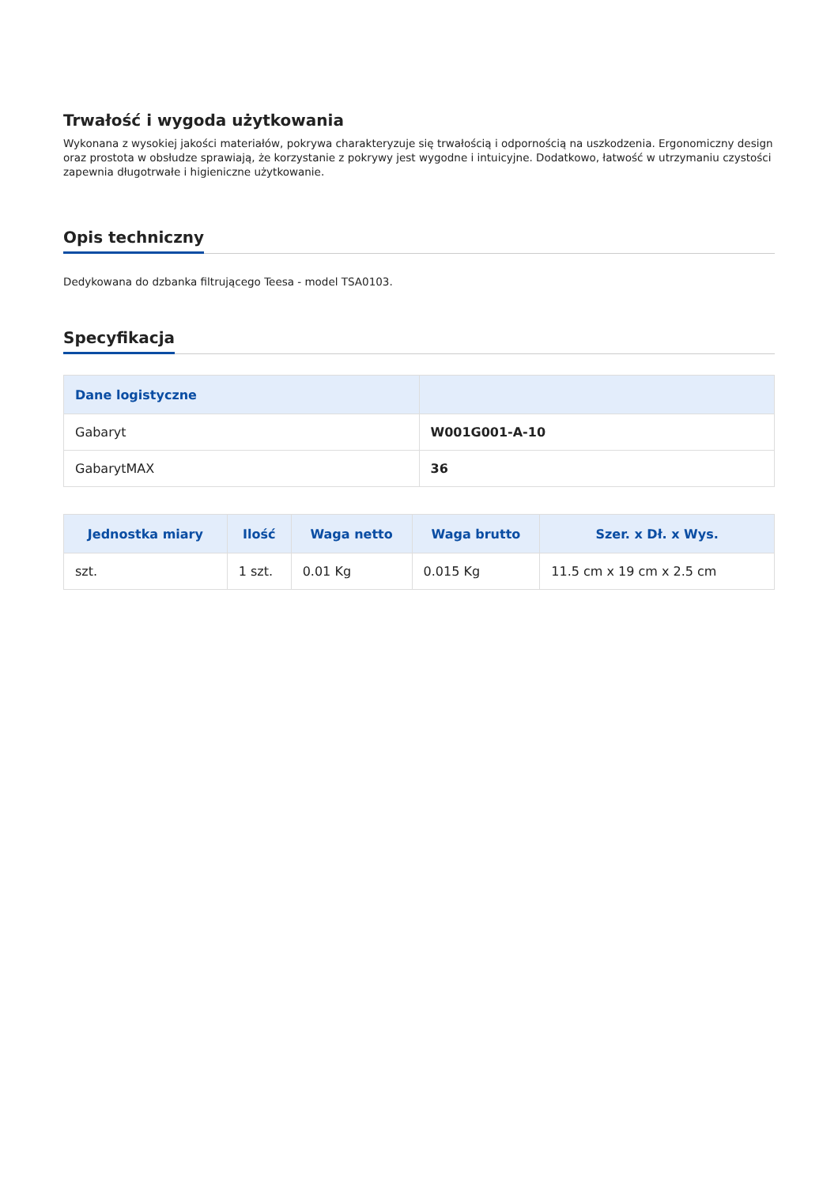Trwałość i wygoda użytkowania
Wykonana z wysokiej jakości materiałów, pokrywa charakteryzuje się trwałością i odpornością na uszkodzenia. Ergonomiczny design oraz prostota w obsłudze sprawiają, że korzystanie z pokrywy jest wygodne i intuicyjne. Dodatkowo, łatwość w utrzymaniu czystości zapewnia długotrwałe i higieniczne użytkowanie.
Opis techniczny
Dedykowana do dzbanka filtrującego Teesa - model TSA0103.
Specyfikacja
| Dane logistyczne | |
| --- | --- |
| Gabaryt | W001G001-A-10 |
| GabarytMAX | 36 |
| Jednostka miary | Ilość | Waga netto | Waga brutto | Szer. x Dł. x Wys. |
| --- | --- | --- | --- | --- |
| szt. | 1 szt. | 0.01 Kg | 0.015 Kg | 11.5 cm x 19 cm x 2.5 cm |